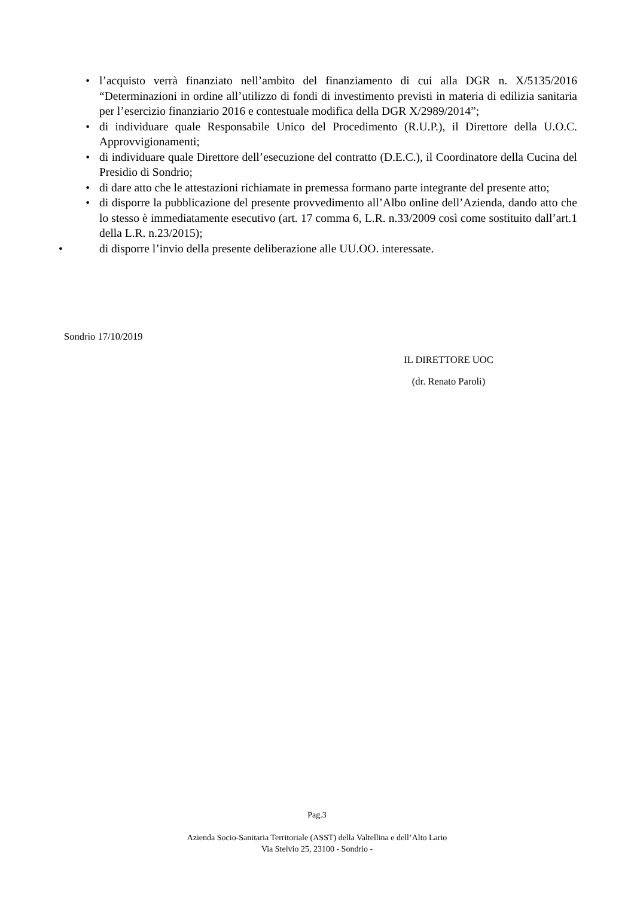• l’acquisto verrà finanziato nell’ambito del finanziamento di cui alla DGR n. X/5135/2016 “Determinazioni in ordine all’utilizzo di fondi di investimento previsti in materia di edilizia sanitaria per l’esercizio finanziario 2016 e contestuale modifica della DGR X/2989/2014”;
• di individuare quale Responsabile Unico del Procedimento (R.U.P.), il Direttore della U.O.C. Approvvigionamenti;
• di individuare quale Direttore dell’esecuzione del contratto (D.E.C.), il Coordinatore della Cucina del Presidio di Sondrio;
• di dare atto che le attestazioni richiamate in premessa formano parte integrante del presente atto;
• di disporre la pubblicazione del presente provvedimento all’Albo online dell’Azienda, dando atto che lo stesso è immediatamente esecutivo (art. 17 comma 6, L.R. n.33/2009 così come sostituito dall’art.1 della L.R. n.23/2015);
• di disporre l’invio della presente deliberazione alle UU.OO. interessate.
Sondrio 17/10/2019
IL DIRETTORE UOC
(dr. Renato Paroli)
Pag.3
Azienda Socio-Sanitaria Territoriale (ASST) della Valtellina e dell’Alto Lario
Via Stelvio 25, 23100 - Sondrio -